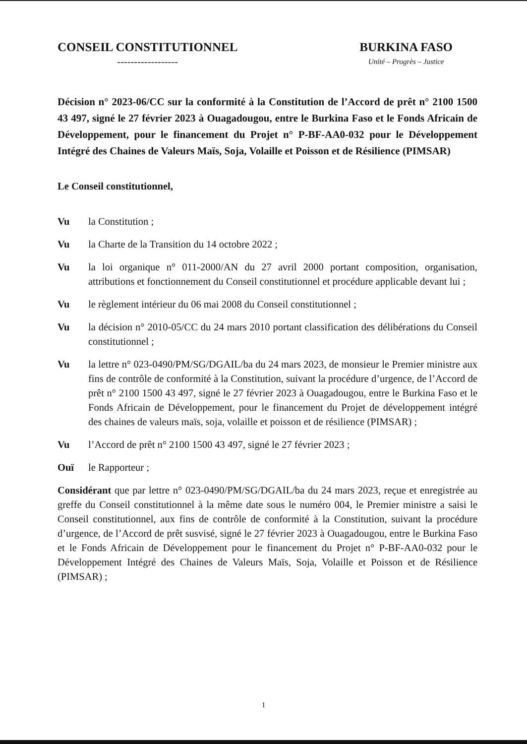CONSEIL CONSTITUTIONNEL
------------------
BURKINA FASO
Unité – Progrès – Justice
Décision n° 2023-06/CC sur la conformité à la Constitution de l’Accord de prêt n° 2100 1500 43 497, signé le 27 février 2023 à Ouagadougou, entre le Burkina Faso et le Fonds Africain de Développement, pour le financement du Projet n° P-BF-AA0-032 pour le Développement Intégré des Chaines de Valeurs Maïs, Soja, Volaille et Poisson et de Résilience (PIMSAR)
Le Conseil constitutionnel,
Vu la Constitution ;
Vu la Charte de la Transition du 14 octobre 2022 ;
Vu la loi organique n° 011-2000/AN du 27 avril 2000 portant composition, organisation, attributions et fonctionnement du Conseil constitutionnel et procédure applicable devant lui ;
Vu le règlement intérieur du 06 mai 2008 du Conseil constitutionnel ;
Vu la décision n° 2010-05/CC du 24 mars 2010 portant classification des délibérations du Conseil constitutionnel ;
Vu la lettre n° 023-0490/PM/SG/DGAIL/ba du 24 mars 2023, de monsieur le Premier ministre aux fins de contrôle de conformité à la Constitution, suivant la procédure d’urgence, de l’Accord de prêt n° 2100 1500 43 497, signé le 27 février 2023 à Ouagadougou, entre le Burkina Faso et le Fonds Africain de Développement, pour le financement du Projet de développement intégré des chaines de valeurs maïs, soja, volaille et poisson et de résilience (PIMSAR) ;
Vu l’Accord de prêt n° 2100 1500 43 497, signé le 27 février 2023 ;
Ouï le Rapporteur ;
Considérant que par lettre n° 023-0490/PM/SG/DGAIL/ba du 24 mars 2023, reçue et enregistrée au greffe du Conseil constitutionnel à la même date sous le numéro 004, le Premier ministre a saisi le Conseil constitutionnel, aux fins de contrôle de conformité à la Constitution, suivant la procédure d’urgence, de l’Accord de prêt susvisé, signé le 27 février 2023 à Ouagadougou, entre le Burkina Faso et le Fonds Africain de Développement pour le financement du Projet n° P-BF-AA0-032 pour le Développement Intégré des Chaines de Valeurs Maïs, Soja, Volaille et Poisson et de Résilience (PIMSAR) ;
1